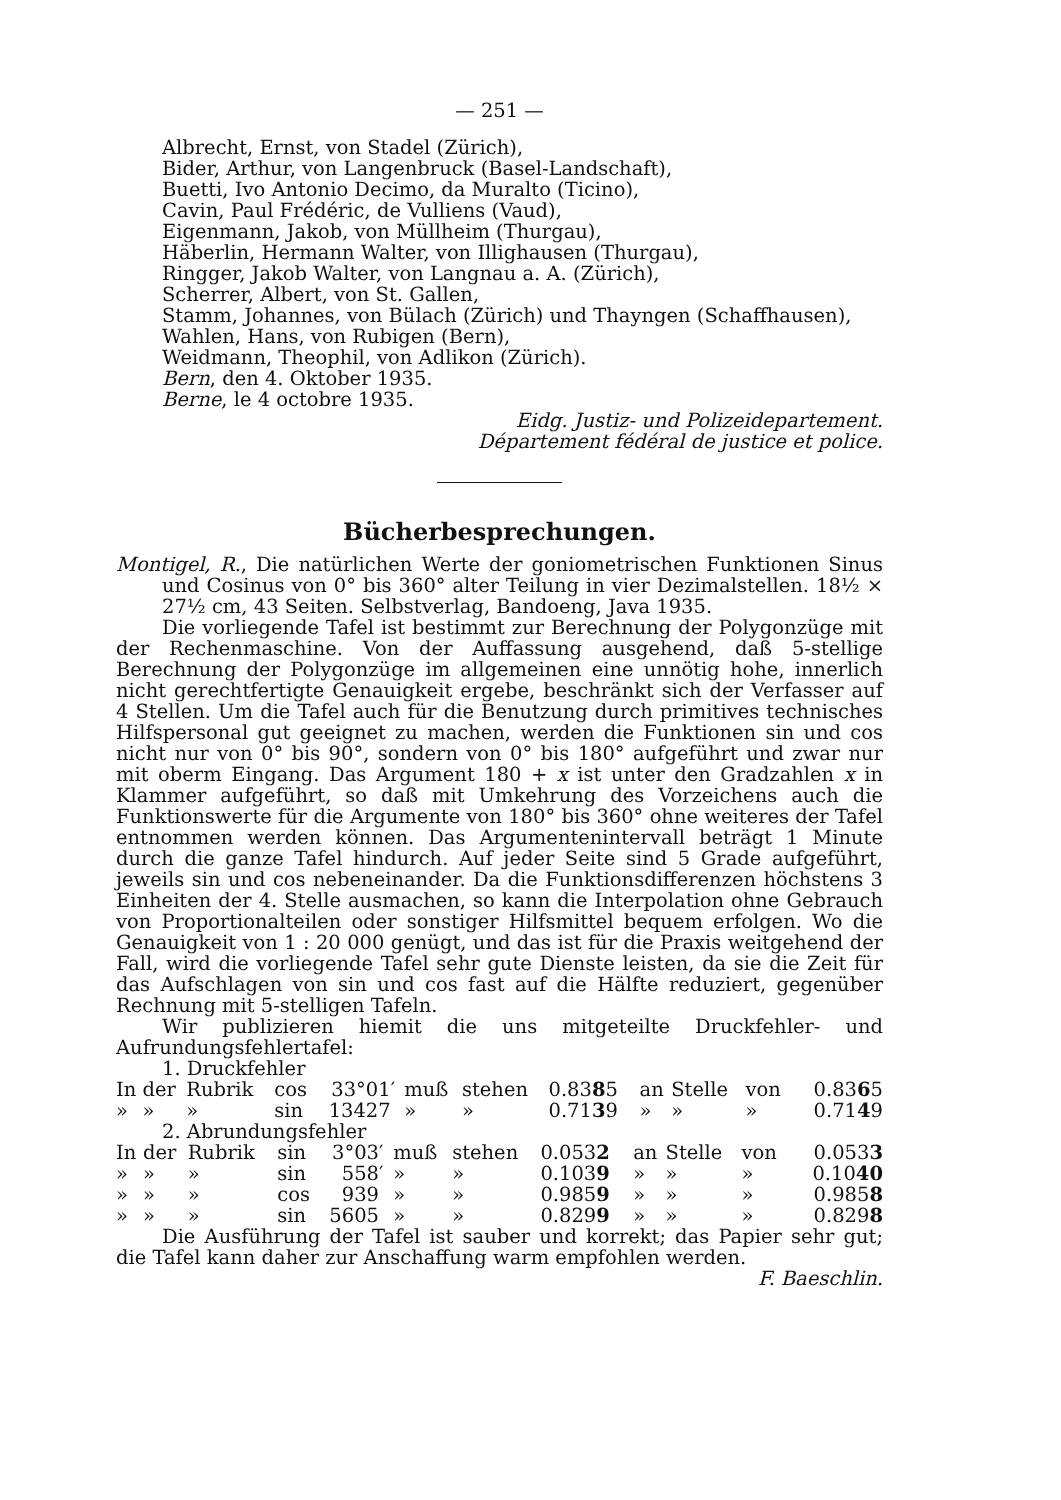— 251 —
Albrecht, Ernst, von Stadel (Zürich),
Bider, Arthur, von Langenbruck (Basel-Landschaft),
Buetti, Ivo Antonio Decimo, da Muralto (Ticino),
Cavin, Paul Frédéric, de Vulliens (Vaud),
Eigenmann, Jakob, von Müllheim (Thurgau),
Häberlin, Hermann Walter, von Illighausen (Thurgau),
Ringger, Jakob Walter, von Langnau a. A. (Zürich),
Scherrer, Albert, von St. Gallen,
Stamm, Johannes, von Bülach (Zürich) und Thayngen (Schaffhausen),
Wahlen, Hans, von Rubigen (Bern),
Weidmann, Theophil, von Adlikon (Zürich).
Bern, den 4. Oktober 1935.
Berne, le 4 octobre 1935.
Eidg. Justiz- und Polizeidepartement.
Département fédéral de justice et police.
Bücherbesprechungen.
Montigel, R., Die natürlichen Werte der goniometrischen Funktionen Sinus und Cosinus von 0° bis 360° alter Teilung in vier Dezimalstellen. 18½ × 27½ cm, 43 Seiten. Selbstverlag, Bandoeng, Java 1935.
Die vorliegende Tafel ist bestimmt zur Berechnung der Polygonzüge mit der Rechenmaschine. Von der Auffassung ausgehend, daß 5-stellige Berechnung der Polygonzüge im allgemeinen eine unnötig hohe, innerlich nicht gerechtfertigte Genauigkeit ergebe, beschränkt sich der Verfasser auf 4 Stellen. Um die Tafel auch für die Benutzung durch primitives technisches Hilfspersonal gut geeignet zu machen, werden die Funktionen sin und cos nicht nur von 0° bis 90°, sondern von 0° bis 180° aufgeführt und zwar nur mit oberm Eingang. Das Argument 180 + x ist unter den Gradzahlen x in Klammer aufgeführt, so daß mit Umkehrung des Vorzeichens auch die Funktionswerte für die Argumente von 180° bis 360° ohne weiteres der Tafel entnommen werden können. Das Argumentenintervall beträgt 1 Minute durch die ganze Tafel hindurch. Auf jeder Seite sind 5 Grade aufgeführt, jeweils sin und cos nebeneinander. Da die Funktionsdifferenzen höchstens 3 Einheiten der 4. Stelle ausmachen, so kann die Interpolation ohne Gebrauch von Proportionalteilen oder sonstiger Hilfsmittel bequem erfolgen. Wo die Genauigkeit von 1 : 20 000 genügt, und das ist für die Praxis weitgehend der Fall, wird die vorliegende Tafel sehr gute Dienste leisten, da sie die Zeit für das Aufschlagen von sin und cos fast auf die Hälfte reduziert, gegenüber Rechnung mit 5-stelligen Tafeln.
Wir publizieren hiemit die uns mitgeteilte Druckfehler- und Aufrundungsfehlertafel:
1. Druckfehler
| In | der | Rubrik | cos | 33° | 01′ | muß | stehen | 0.83 8 5 | an | Stelle | von | 0.83 6 5 |
| » | » | » | sin | 134 | 27 | » | » | 0.71 3 9 | » | » | » | 0.71 4 9 |
2. Abrundungsfehler
| In | der | Rubrik | sin | 3° | 03′ | muß | stehen | 0.053 2 | an | Stelle | von | 0.053 3 |
| » | » | » | sin | 5 | 58′ | » | » | 0.103 9 | » | » | » | 0.10 40 |
| » | » | » | cos | 9 | 39 | » | » | 0.985 9 | » | » | » | 0.985 8 |
| » | » | » | sin | 56 | 05 | » | » | 0.829 9 | » | » | » | 0.829 8 |
Die Ausführung der Tafel ist sauber und korrekt; das Papier sehr gut; die Tafel kann daher zur Anschaffung warm empfohlen werden.
F. Baeschlin.